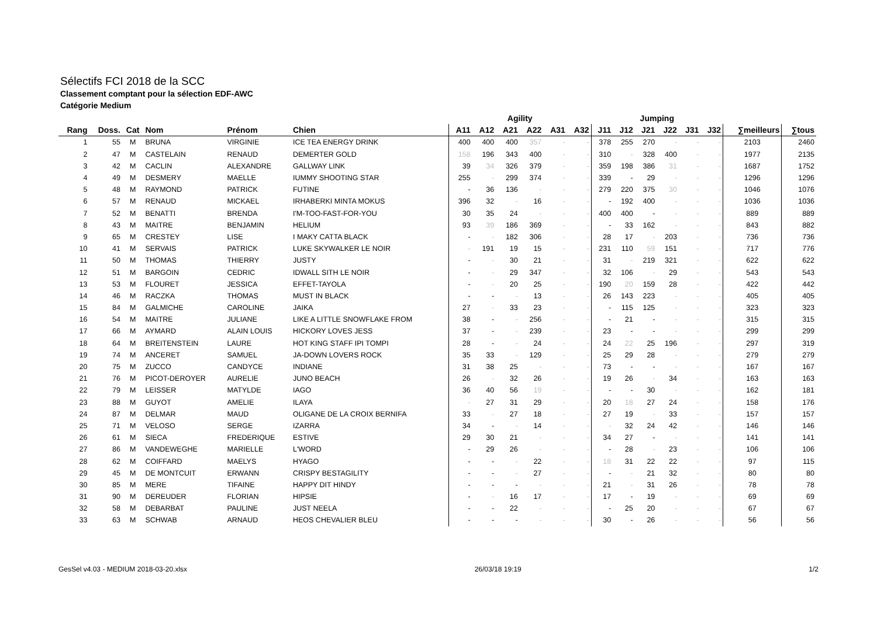Sélectifs FCI 2018 de la SCC
Classement comptant pour la sélection EDF-AWC
Catégorie Medium
| | | | | | | Agility | | | | | | Jumping | | | | | | | |
| --- | --- | --- | --- | --- | --- | --- | --- | --- | --- | --- | --- | --- | --- | --- | --- | --- | --- | --- | --- |
| Rang | Doss. | Cat | Nom | Prénom | Chien | A11 | A12 | A21 | A22 | A31 | A32 | J11 | J12 | J21 | J22 | J31 | J32 | ∑meilleurs | ∑tous |
| 1 | 55 | M | BRUNA | VIRGINIE | ICE TEA ENERGY DRINK | 400 | 400 | 400 | 357 | - | - | 378 | 255 | 270 | - | - | - | 2103 | 2460 |
| 2 | 47 | M | CASTELAIN | RENAUD | DEMERTER GOLD | 158 | 196 | 343 | 400 | - | - | 310 | - | 328 | 400 | - | - | 1977 | 2135 |
| 3 | 42 | M | CACLIN | ALEXANDRE | GALLWAY LINK | 39 | 34 | 326 | 379 | - | - | 359 | 198 | 386 | 31 | - | - | 1687 | 1752 |
| 4 | 49 | M | DESMERY | MAELLE | IUMMY SHOOTING STAR | 255 | - | 299 | 374 | - | - | 339 | - | 29 | - | - | - | 1296 | 1296 |
| 5 | 48 | M | RAYMOND | PATRICK | FUTINE | - | 36 | 136 | - | - | - | 279 | 220 | 375 | 30 | - | - | 1046 | 1076 |
| 6 | 57 | M | RENAUD | MICKAEL | IRHABERKI MINTA MOKUS | 396 | 32 | - | 16 | - | - | - | 192 | 400 | - | - | - | 1036 | 1036 |
| 7 | 52 | M | BENATTI | BRENDA | I'M-TOO-FAST-FOR-YOU | 30 | 35 | 24 | - | - | - | 400 | 400 | - | - | - | - | 889 | 889 |
| 8 | 43 | M | MAITRE | BENJAMIN | HELIUM | 93 | 39 | 186 | 369 | - | - | - | 33 | 162 | - | - | - | 843 | 882 |
| 9 | 65 | M | CRESTEY | LISE | I MAKY CATTA BLACK | - | - | 182 | 306 | - | - | 28 | 17 | - | 203 | - | - | 736 | 736 |
| 10 | 41 | M | SERVAIS | PATRICK | LUKE SKYWALKER LE NOIR | - | 191 | 19 | 15 | - | - | 231 | 110 | 59 | 151 | - | - | 717 | 776 |
| 11 | 50 | M | THOMAS | THIERRY | JUSTY | - | - | 30 | 21 | - | - | 31 | - | 219 | 321 | - | - | 622 | 622 |
| 12 | 51 | M | BARGOIN | CEDRIC | IDWALL SITH LE NOIR | - | - | 29 | 347 | - | - | 32 | 106 | - | 29 | - | - | 543 | 543 |
| 13 | 53 | M | FLOURET | JESSICA | EFFET-TAYOLA | - | - | 20 | 25 | - | - | 190 | 20 | 159 | 28 | - | - | 422 | 442 |
| 14 | 46 | M | RACZKA | THOMAS | MUST IN BLACK | - | - | - | 13 | - | - | 26 | 143 | 223 | - | - | - | 405 | 405 |
| 15 | 84 | M | GALMICHE | CAROLINE | JAIKA | 27 | - | 33 | 23 | - | - | - | 115 | 125 | - | - | - | 323 | 323 |
| 16 | 54 | M | MAITRE | JULIANE | LIKE A LITTLE SNOWFLAKE FROM | 38 | - | - | 256 | - | - | - | 21 | - | - | - | - | 315 | 315 |
| 17 | 66 | M | AYMARD | ALAIN LOUIS | HICKORY LOVES JESS | 37 | - | - | 239 | - | - | 23 | - | - | - | - | - | 299 | 299 |
| 18 | 64 | M | BREITENSTEIN | LAURE | HOT KING STAFF IPI TOMPI | 28 | - | - | 24 | - | - | 24 | 22 | 25 | 196 | - | - | 297 | 319 |
| 19 | 74 | M | ANCERET | SAMUEL | JA-DOWN LOVERS ROCK | 35 | 33 | - | 129 | - | - | 25 | 29 | 28 | - | - | - | 279 | 279 |
| 20 | 75 | M | ZUCCO | CANDYCE | INDIANE | 31 | 38 | 25 | - | - | - | 73 | - | - | - | - | - | 167 | 167 |
| 21 | 76 | M | PICOT-DEROYER | AURELIE | JUNO BEACH | 26 | - | 32 | 26 | - | - | 19 | 26 | - | 34 | - | - | 163 | 163 |
| 22 | 79 | M | LEISSER | MATYLDE | IAGO | 36 | 40 | 56 | 19 | - | - | - | - | 30 | - | - | - | 162 | 181 |
| 23 | 88 | M | GUYOT | AMELIE | ILAYA | - | 27 | 31 | 29 | - | - | 20 | 18 | 27 | 24 | - | - | 158 | 176 |
| 24 | 87 | M | DELMAR | MAUD | OLIGANE DE LA CROIX BERNIFA | 33 | - | 27 | 18 | - | - | 27 | 19 | - | 33 | - | - | 157 | 157 |
| 25 | 71 | M | VELOSO | SERGE | IZARRA | 34 | - | - | 14 | - | - | - | 32 | 24 | 42 | - | - | 146 | 146 |
| 26 | 61 | M | SIECA | FREDERIQUE | ESTIVE | 29 | 30 | 21 | - | - | - | 34 | 27 | - | - | - | - | 141 | 141 |
| 27 | 86 | M | VANDEWEGHE | MARIELLE | L'WORD | - | 29 | 26 | - | - | - | - | 28 | - | 23 | - | - | 106 | 106 |
| 28 | 62 | M | COIFFARD | MAELYS | HYAGO | - | - | - | 22 | - | - | 18 | 31 | 22 | 22 | - | - | 97 | 115 |
| 29 | 45 | M | DE MONTCUIT | ERWANN | CRISPY BESTAGILITY | - | - | - | 27 | - | - | - | - | 21 | 32 | - | - | 80 | 80 |
| 30 | 85 | M | MERE | TIFAINE | HAPPY DIT HINDY | - | - | - | - | - | - | 21 | - | 31 | 26 | - | - | 78 | 78 |
| 31 | 90 | M | DEREUDER | FLORIAN | HIPSIE | - | - | 16 | 17 | - | - | 17 | - | 19 | - | - | - | 69 | 69 |
| 32 | 58 | M | DEBARBAT | PAULINE | JUST NEELA | - | - | 22 | - | - | - | - | 25 | 20 | - | - | - | 67 | 67 |
| 33 | 63 | M | SCHWAB | ARNAUD | HEOS CHEVALIER BLEU | - | - | - | - | - | - | 30 | - | 26 | - | - | - | 56 | 56 |
GesSel v4.03 - MEDIUM 2018-03-20.xlsx 26/03/18 19:19 1/2